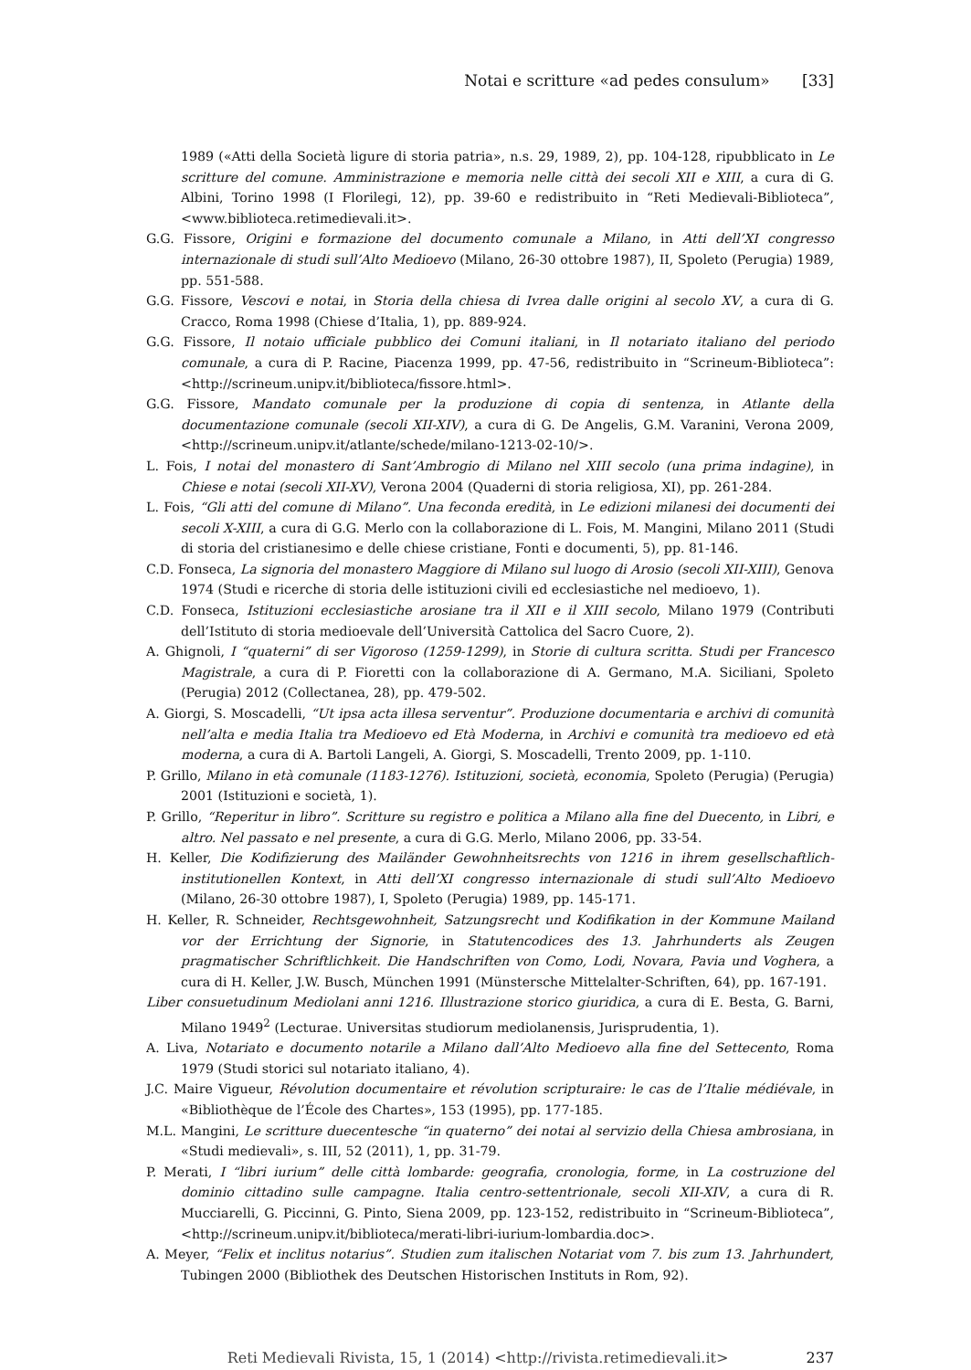Notai e scritture «ad pedes consulum» [33]
1989 («Atti della Società ligure di storia patria», n.s. 29, 1989, 2), pp. 104-128, ripubblicato in Le scritture del comune. Amministrazione e memoria nelle città dei secoli XII e XIII, a cura di G. Albini, Torino 1998 (I Florilegi, 12), pp. 39-60 e redistribuito in “Reti Medievali-Biblioteca”, <www.biblioteca.retimedievali.it>.
G.G. Fissore, Origini e formazione del documento comunale a Milano, in Atti dell’XI congresso internazionale di studi sull’Alto Medioevo (Milano, 26-30 ottobre 1987), II, Spoleto (Perugia) 1989, pp. 551-588.
G.G. Fissore, Vescovi e notai, in Storia della chiesa di Ivrea dalle origini al secolo XV, a cura di G. Cracco, Roma 1998 (Chiese d’Italia, 1), pp. 889-924.
G.G. Fissore, Il notaio ufficiale pubblico dei Comuni italiani, in Il notariato italiano del periodo comunale, a cura di P. Racine, Piacenza 1999, pp. 47-56, redistribuito in “Scrineum-Biblioteca”: <http://scrineum.unipv.it/biblioteca/fissore.html>.
G.G. Fissore, Mandato comunale per la produzione di copia di sentenza, in Atlante della documentazione comunale (secoli XII-XIV), a cura di G. De Angelis, G.M. Varanini, Verona 2009, <http://scrineum.unipv.it/atlante/schede/milano-1213-02-10/>.
L. Fois, I notai del monastero di Sant’Ambrogio di Milano nel XIII secolo (una prima indagine), in Chiese e notai (secoli XII-XV), Verona 2004 (Quaderni di storia religiosa, XI), pp. 261-284.
L. Fois, “Gli atti del comune di Milano”. Una feconda eredità, in Le edizioni milanesi dei documenti dei secoli X-XIII, a cura di G.G. Merlo con la collaborazione di L. Fois, M. Mangini, Milano 2011 (Studi di storia del cristianesimo e delle chiese cristiane, Fonti e documenti, 5), pp. 81-146.
C.D. Fonseca, La signoria del monastero Maggiore di Milano sul luogo di Arosio (secoli XII-XIII), Genova 1974 (Studi e ricerche di storia delle istituzioni civili ed ecclesiastiche nel medioevo, 1).
C.D. Fonseca, Istituzioni ecclesiastiche arosiane tra il XII e il XIII secolo, Milano 1979 (Contributi dell’Istituto di storia medioevale dell’Università Cattolica del Sacro Cuore, 2).
A. Ghignoli, I “quaterni” di ser Vigoroso (1259-1299), in Storie di cultura scritta. Studi per Francesco Magistrale, a cura di P. Fioretti con la collaborazione di A. Germano, M.A. Siciliani, Spoleto (Perugia) 2012 (Collectanea, 28), pp. 479-502.
A. Giorgi, S. Moscadelli, “Ut ipsa acta illesa serventur”. Produzione documentaria e archivi di comunità nell’alta e media Italia tra Medioevo ed Età Moderna, in Archivi e comunità tra medioevo ed età moderna, a cura di A. Bartoli Langeli, A. Giorgi, S. Moscadelli, Trento 2009, pp. 1-110.
P. Grillo, Milano in età comunale (1183-1276). Istituzioni, società, economia, Spoleto (Perugia) (Perugia) 2001 (Istituzioni e società, 1).
P. Grillo, “Reperitur in libro”. Scritture su registro e politica a Milano alla fine del Duecento, in Libri, e altro. Nel passato e nel presente, a cura di G.G. Merlo, Milano 2006, pp. 33-54.
H. Keller, Die Kodifizierung des Mailänder Gewohnheitsrechts von 1216 in ihrem gesellschaftlich-institutionellen Kontext, in Atti dell’XI congresso internazionale di studi sull’Alto Medioevo (Milano, 26-30 ottobre 1987), I, Spoleto (Perugia) 1989, pp. 145-171.
H. Keller, R. Schneider, Rechtsgewohnheit, Satzungsrecht und Kodifikation in der Kommune Mailand vor der Errichtung der Signorie, in Statutencodices des 13. Jahrhunderts als Zeugen pragmatischer Schriftlichkeit. Die Handschriften von Como, Lodi, Novara, Pavia und Voghera, a cura di H. Keller, J.W. Busch, München 1991 (Münstersche Mittelalter-Schriften, 64), pp. 167-191.
Liber consuetudinum Mediolani anni 1216. Illustrazione storico giuridica, a cura di E. Besta, G. Barni, Milano 1949<sup>2</sup> (Lecturae. Universitas studiorum mediolanensis, Jurisprudentia, 1).
A. Liva, Notariato e documento notarile a Milano dall’Alto Medioevo alla fine del Settecento, Roma 1979 (Studi storici sul notariato italiano, 4).
J.C. Maire Vigueur, Révolution documentaire et révolution scripturaire: le cas de l’Italie médiévale, in «Bibliothèque de l’École des Chartes», 153 (1995), pp. 177-185.
M.L. Mangini, Le scritture duecentesche “in quaterno” dei notai al servizio della Chiesa ambrosiana, in «Studi medievali», s. III, 52 (2011), 1, pp. 31-79.
P. Merati, I “libri iurium” delle città lombarde: geografia, cronologia, forme, in La costruzione del dominio cittadino sulle campagne. Italia centro-settentrionale, secoli XII-XIV, a cura di R. Mucciarelli, G. Piccinni, G. Pinto, Siena 2009, pp. 123-152, redistribuito in “Scrineum-Biblioteca”, <http://scrineum.unipv.it/biblioteca/merati-libri-iurium-lombardia.doc>.
A. Meyer, “Felix et inclitus notarius”. Studien zum italischen Notariat vom 7. bis zum 13. Jahrhundert, Tubingen 2000 (Bibliothek des Deutschen Historischen Instituts in Rom, 92).
Reti Medievali Rivista, 15, 1 (2014) <http://rivista.retimedievali.it> 237